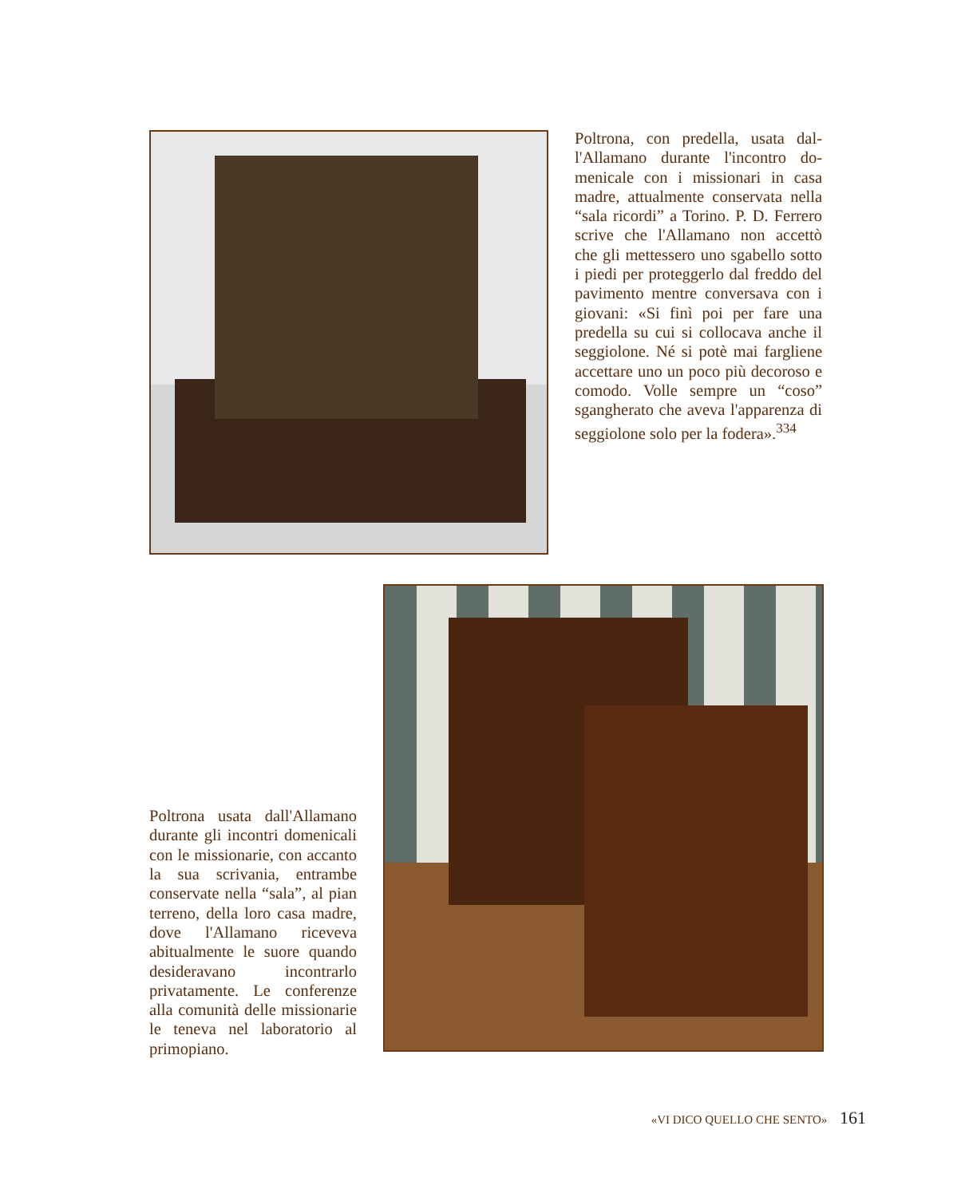Poltrona, con predella, usata dal­l'Allamano durante l'incontro do­menicale con i missionari in casa madre, attualmente conservata nel­la “sala ricordi” a Torino. P. D. Fer­rero scrive che l'Allamano non ac­cettò che gli mettessero uno sga­bello sotto i piedi per proteggerlo dal freddo del pavimento mentre conversava con i giovani: «Si finì poi per fare una predella su cui si collocava anche il seggiolone. Né si potè mai fargliene accettare uno un poco più decoroso e comodo. Volle sempre un “coso” sgangherato che aveva l'apparenza di seggiolone so­lo per la fodera».<sup>334</sup>
Poltrona usata dall'Allamano durante gli incontri domeni­cali con le missionarie, con accanto la sua scrivania, en­trambe conservate nella “sa­la”, al pian terreno, della loro casa madre, dove l'Allamano riceveva abitualmente le suo­re quando desideravano in­contrarlo privatamente. Le conferenze alla comunità del­le missionarie le teneva nel laboratorio al primopiano.
«VI DICO QUELLO CHE SENTO» 161